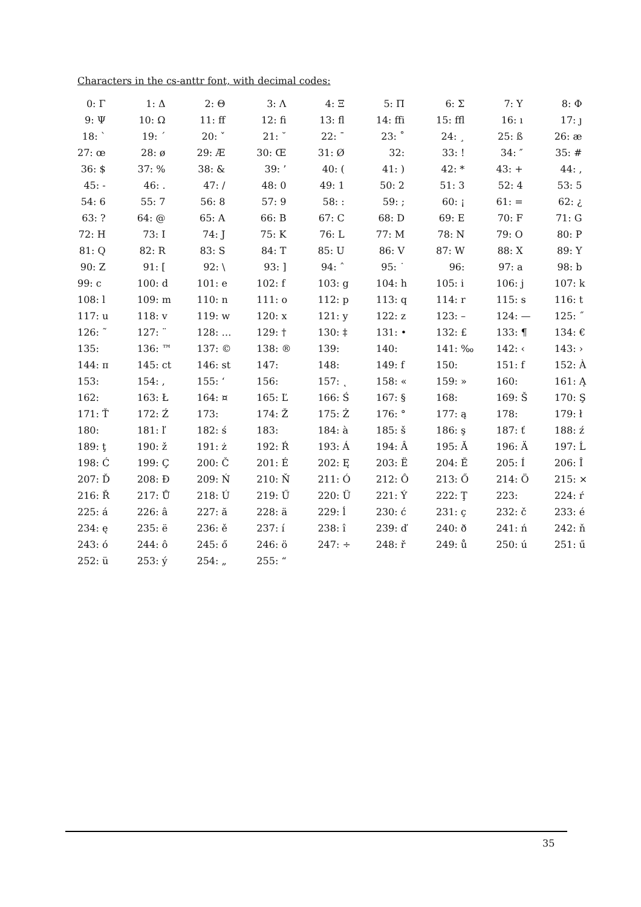Characters in the cs-anttr font, with decimal codes:
| 0: Γ | 1: Δ | 2: Θ | 3: Λ | 4: Ξ | 5: Π | 6: Σ | 7: Υ | 8: Φ |
| 9: Ψ | 10: Ω | 11: ff | 12: fi | 13: fl | 14: ffi | 15: ffl | 16: ı | 17: ȷ |
| 18: ` | 19: ´ | 20: ˇ | 21: ˘ | 22: ¯ | 23: ˚ | 24: ¸ | 25: ß | 26: æ |
| 27: œ | 28: ø | 29: Æ | 30: Œ | 31: Ø | 32: | 33: ! | 34: ″ | 35: # |
| 36: $ | 37: % | 38: & | 39: ’ | 40: ( | 41: ) | 42: * | 43: + | 44: , |
| 45: - | 46: . | 47: / | 48: 0 | 49: 1 | 50: 2 | 51: 3 | 52: 4 | 53: 5 |
| 54: 6 | 55: 7 | 56: 8 | 57: 9 | 58: : | 59: ; | 60: ¡ | 61: = | 62: ¿ |
| 63: ? | 64: @ | 65: A | 66: B | 67: C | 68: D | 69: E | 70: F | 71: G |
| 72: H | 73: I | 74: J | 75: K | 76: L | 77: M | 78: N | 79: O | 80: P |
| 81: Q | 82: R | 83: S | 84: T | 85: U | 86: V | 87: W | 88: X | 89: Y |
| 90: Z | 91: [ | 92: \ | 93: ] | 94: ˆ | 95: ˙ | 96: | 97: a | 98: b |
| 99: c | 100: d | 101: e | 102: f | 103: g | 104: h | 105: i | 106: j | 107: k |
| 108: l | 109: m | 110: n | 111: o | 112: p | 113: q | 114: r | 115: s | 116: t |
| 117: u | 118: v | 119: w | 120: x | 121: y | 122: z | 123: – | 124: — | 125: ˝ |
| 126: ˜ | 127: ¨ | 128: … | 129: † | 130: ‡ | 131: • | 132: £ | 133: ¶ | 134: € |
| 135: | 136: ™ | 137: © | 138: ® | 139: | 140: | 141: ‰ | 142: ‹ | 143: › |
| 144: π | 145: ct | 146: st | 147: | 148: | 149: f | 150: | 151: f | 152: À |
| 153: | 154: , | 155: ‘ | 156: | 157: ˛ | 158: « | 159: » | 160: | 161: Ą |
| 162: | 163: Ł | 164: ¤ | 165: Ľ | 166: Ś | 167: § | 168: | 169: Š | 170: Ş |
| 171: Ť | 172: Ź | 173: | 174: Ž | 175: Ż | 176: ° | 177: ą | 178: | 179: ł |
| 180: | 181: ľ | 182: ś | 183: | 184: à | 185: š | 186: ş | 187: ť | 188: ź |
| 189: ţ | 190: ž | 191: ż | 192: Ŕ | 193: Á | 194: Â | 195: Ă | 196: Ä | 197: Ĺ |
| 198: Ć | 199: Ç | 200: Č | 201: É | 202: Ę | 203: Ë | 204: Ě | 205: Í | 206: Î |
| 207: Ď | 208: Đ | 209: Ń | 210: Ň | 211: Ó | 212: Ô | 213: Ő | 214: Ö | 215: × |
| 216: Ř | 217: Ů | 218: Ú | 219: Ű | 220: Ü | 221: Ý | 222: Ţ | 223: | 224: ŕ |
| 225: á | 226: â | 227: ă | 228: ä | 229: ĺ | 230: ć | 231: ç | 232: č | 233: é |
| 234: ę | 235: ë | 236: ě | 237: í | 238: î | 239: ď | 240: ð | 241: ń | 242: ň |
| 243: ó | 244: ô | 245: ő | 246: ö | 247: ÷ | 248: ř | 249: ů | 250: ú | 251: ű |
| 252: ü | 253: ý | 254: „ | 255: “ | | | | | |
35